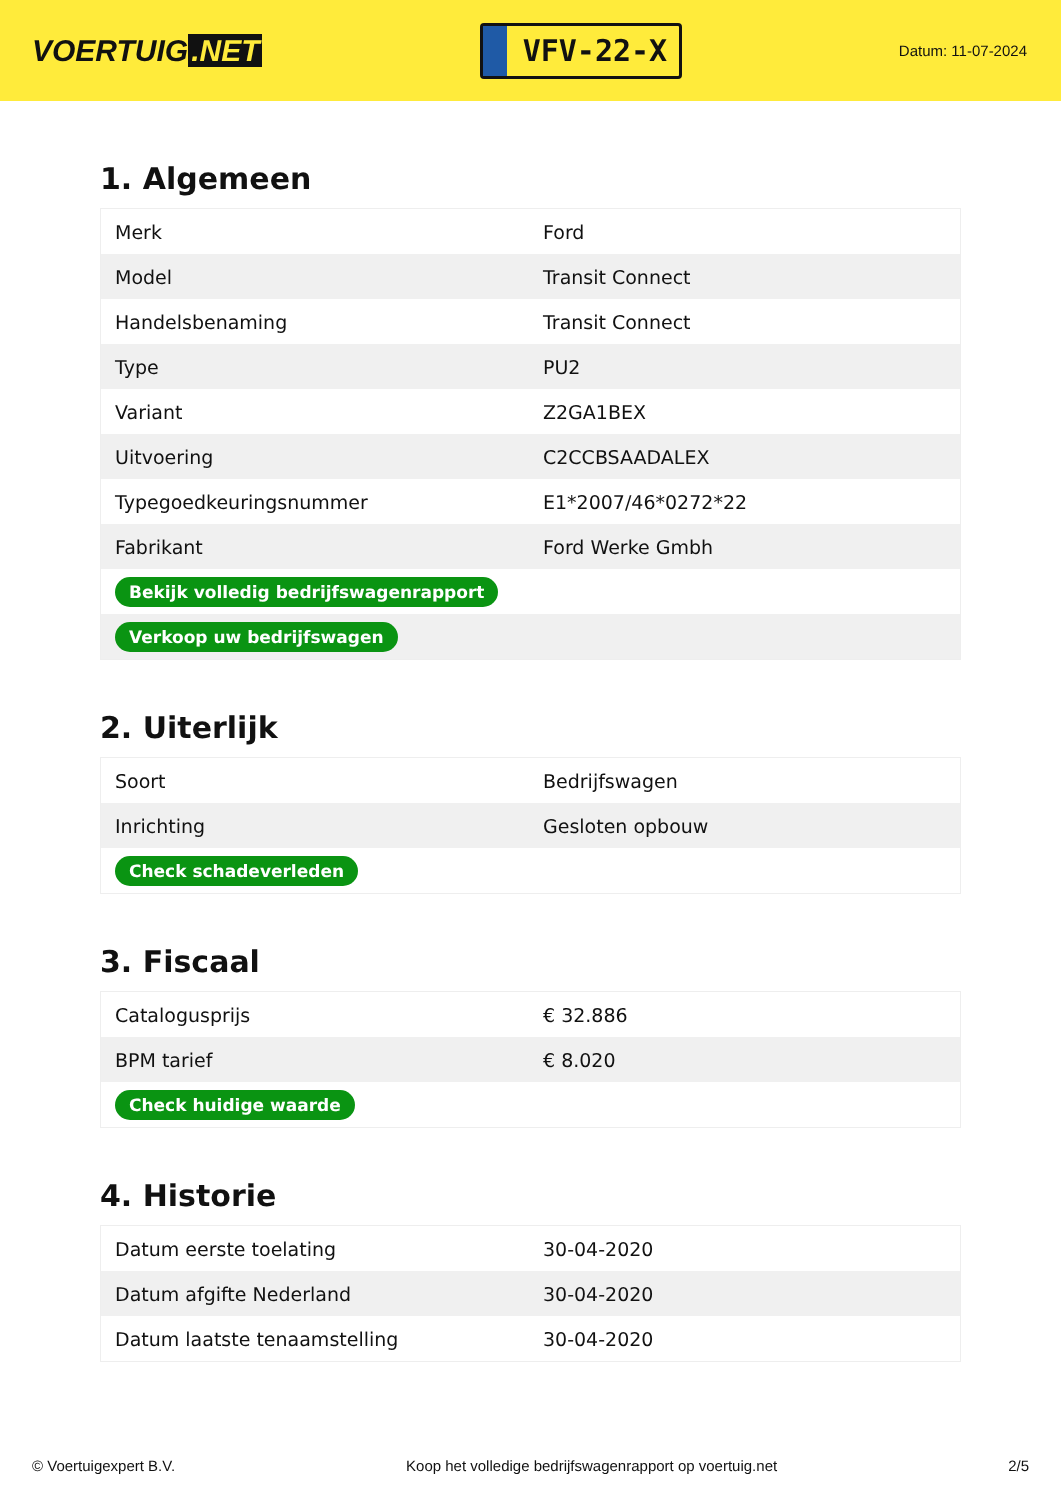VOERTUIG.NET
VFV-22-X
Datum: 11-07-2024
1. Algemeen
| Merk | Ford |
| Model | Transit Connect |
| Handelsbenaming | Transit Connect |
| Type | PU2 |
| Variant | Z2GA1BEX |
| Uitvoering | C2CCBSAADALEX |
| Typegoedkeuringsnummer | E1*2007/46*0272*22 |
| Fabrikant | Ford Werke Gmbh |
| Bekijk volledig bedrijfswagenrapport | |
| Verkoop uw bedrijfswagen | |
2. Uiterlijk
| Soort | Bedrijfswagen |
| Inrichting | Gesloten opbouw |
| Check schadeverleden | |
3. Fiscaal
| Catalogusprijs | € 32.886 |
| BPM tarief | € 8.020 |
| Check huidige waarde | |
4. Historie
| Datum eerste toelating | 30-04-2020 |
| Datum afgifte Nederland | 30-04-2020 |
| Datum laatste tenaamstelling | 30-04-2020 |
© Voertuigexpert B.V. Koop het volledige bedrijfswagenrapport op voertuig.net 2/5